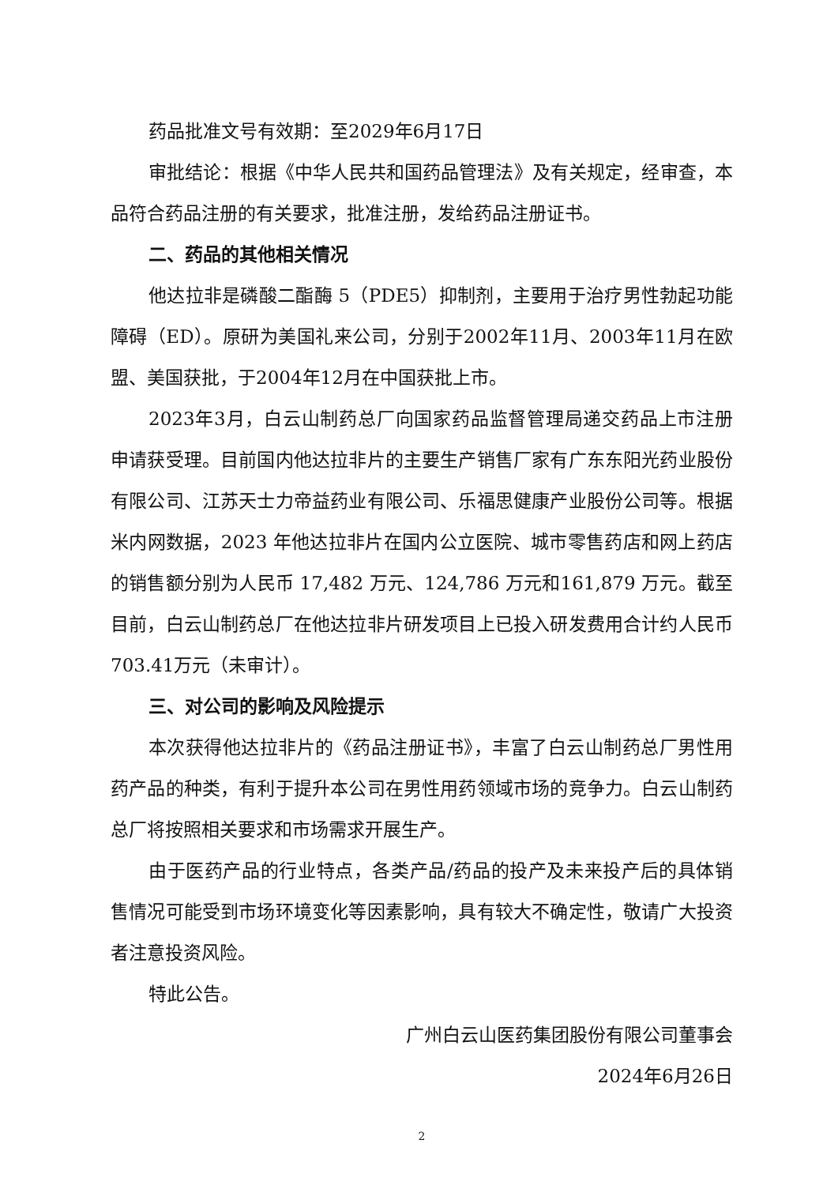药品批准文号有效期：至2029年6月17日
审批结论：根据《中华人民共和国药品管理法》及有关规定，经审查，本品符合药品注册的有关要求，批准注册，发给药品注册证书。
二、药品的其他相关情况
他达拉非是磷酸二酯酶 5（PDE5）抑制剂，主要用于治疗男性勃起功能障碍（ED）。原研为美国礼来公司，分别于2002年11月、2003年11月在欧盟、美国获批，于2004年12月在中国获批上市。
2023年3月，白云山制药总厂向国家药品监督管理局递交药品上市注册申请获受理。目前国内他达拉非片的主要生产销售厂家有广东东阳光药业股份有限公司、江苏天士力帝益药业有限公司、乐福思健康产业股份公司等。根据米内网数据，2023 年他达拉非片在国内公立医院、城市零售药店和网上药店的销售额分别为人民币 17,482 万元、124,786 万元和161,879 万元。截至目前，白云山制药总厂在他达拉非片研发项目上已投入研发费用合计约人民币703.41万元（未审计）。
三、对公司的影响及风险提示
本次获得他达拉非片的《药品注册证书》，丰富了白云山制药总厂男性用药产品的种类，有利于提升本公司在男性用药领域市场的竞争力。白云山制药总厂将按照相关要求和市场需求开展生产。
由于医药产品的行业特点，各类产品/药品的投产及未来投产后的具体销售情况可能受到市场环境变化等因素影响，具有较大不确定性，敬请广大投资者注意投资风险。
特此公告。
广州白云山医药集团股份有限公司董事会
2024年6月26日
2